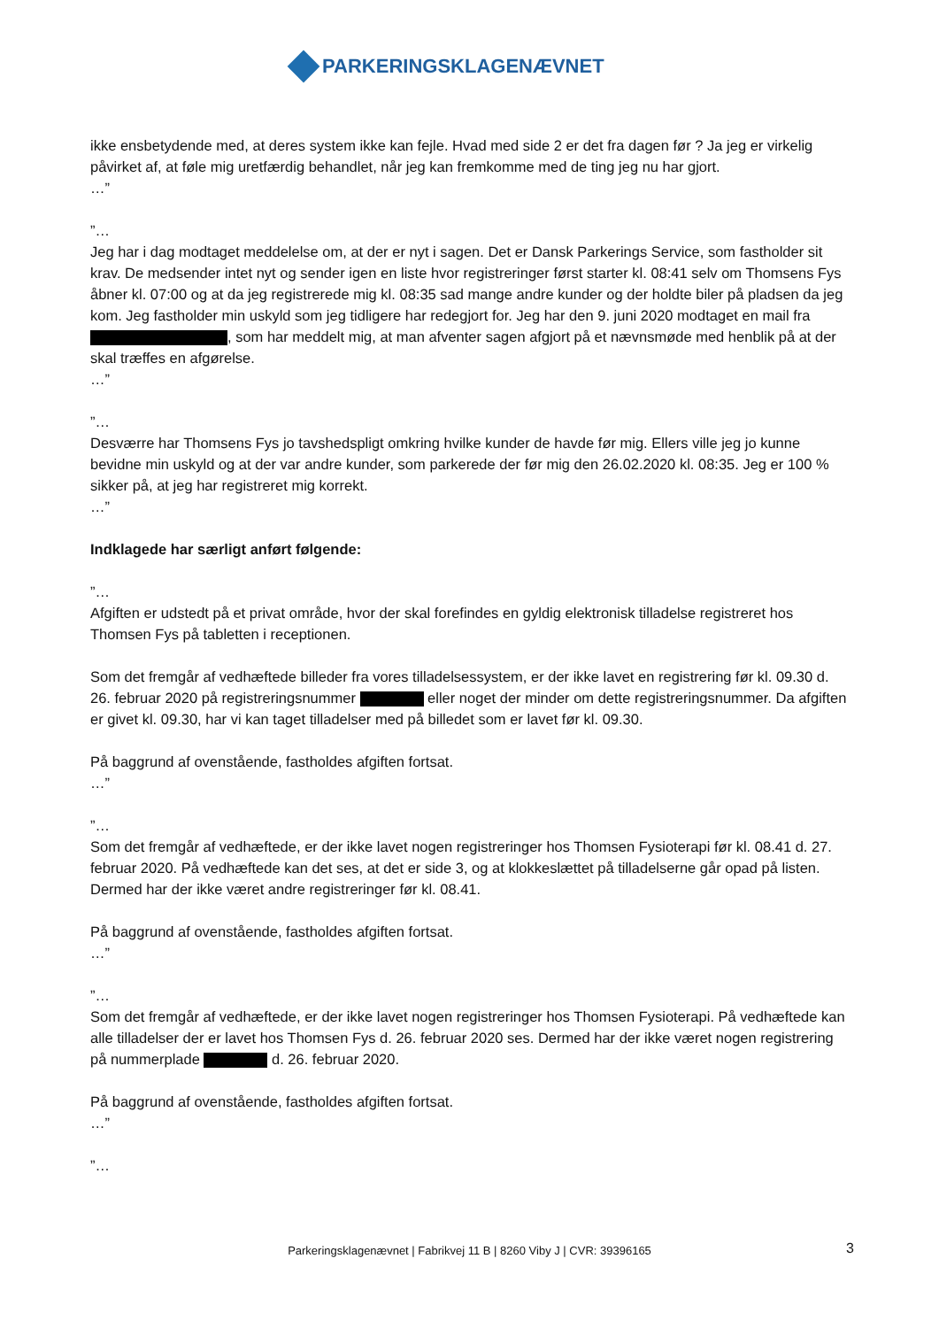PARKERINGSKLAGENÆVNET
ikke ensbetydende med, at deres system ikke kan fejle. Hvad med side 2 er det fra dagen før ? Ja jeg er virkelig påvirket af, at føle mig uretfærdig behandlet, når jeg kan fremkomme med de ting jeg nu har gjort.
…”
”…
Jeg har i dag modtaget meddelelse om, at der er nyt i sagen. Det er Dansk Parkerings Service, som fastholder sit krav. De medsender intet nyt og sender igen en liste hvor registreringer først starter kl. 08:41 selv om Thomsens Fys åbner kl. 07:00 og at da jeg registrerede mig kl. 08:35 sad mange andre kunder og der holdte biler på pladsen da jeg kom. Jeg fastholder min uskyld som jeg tidligere har redegjort for. Jeg har den 9. juni 2020 modtaget en mail fra , som har meddelt mig, at man afventer sagen afgjort på et nævnsmøde med henblik på at der skal træffes en afgørelse.
…”
”…
Desværre har Thomsens Fys jo tavshedspligt omkring hvilke kunder de havde før mig. Ellers ville jeg jo kunne bevidne min uskyld og at der var andre kunder, som parkerede der før mig den 26.02.2020 kl. 08:35. Jeg er 100 % sikker på, at jeg har registreret mig korrekt.
…”
Indklagede har særligt anført følgende:
”…
Afgiften er udstedt på et privat område, hvor der skal forefindes en gyldig elektronisk tilladelse registreret hos Thomsen Fys på tabletten i receptionen.
Som det fremgår af vedhæftede billeder fra vores tilladelsessystem, er der ikke lavet en registrering før kl. 09.30 d. 26. februar 2020 på registreringsnummer eller noget der minder om dette registreringsnummer. Da afgiften er givet kl. 09.30, har vi kan taget tilladelser med på billedet som er lavet før kl. 09.30.
På baggrund af ovenstående, fastholdes afgiften fortsat.
…”
”…
Som det fremgår af vedhæftede, er der ikke lavet nogen registreringer hos Thomsen Fysioterapi før kl. 08.41 d. 27. februar 2020. På vedhæftede kan det ses, at det er side 3, og at klokkeslættet på tilladelserne går opad på listen. Dermed har der ikke været andre registreringer før kl. 08.41.
På baggrund af ovenstående, fastholdes afgiften fortsat.
…”
”…
Som det fremgår af vedhæftede, er der ikke lavet nogen registreringer hos Thomsen Fysioterapi. På vedhæftede kan alle tilladelser der er lavet hos Thomsen Fys d. 26. februar 2020 ses. Dermed har der ikke været nogen registrering på nummerplade d. 26. februar 2020.
På baggrund af ovenstående, fastholdes afgiften fortsat.
…”
”…
Parkeringsklagenævnet | Fabrikvej 11 B | 8260 Viby J | CVR: 39396165 3